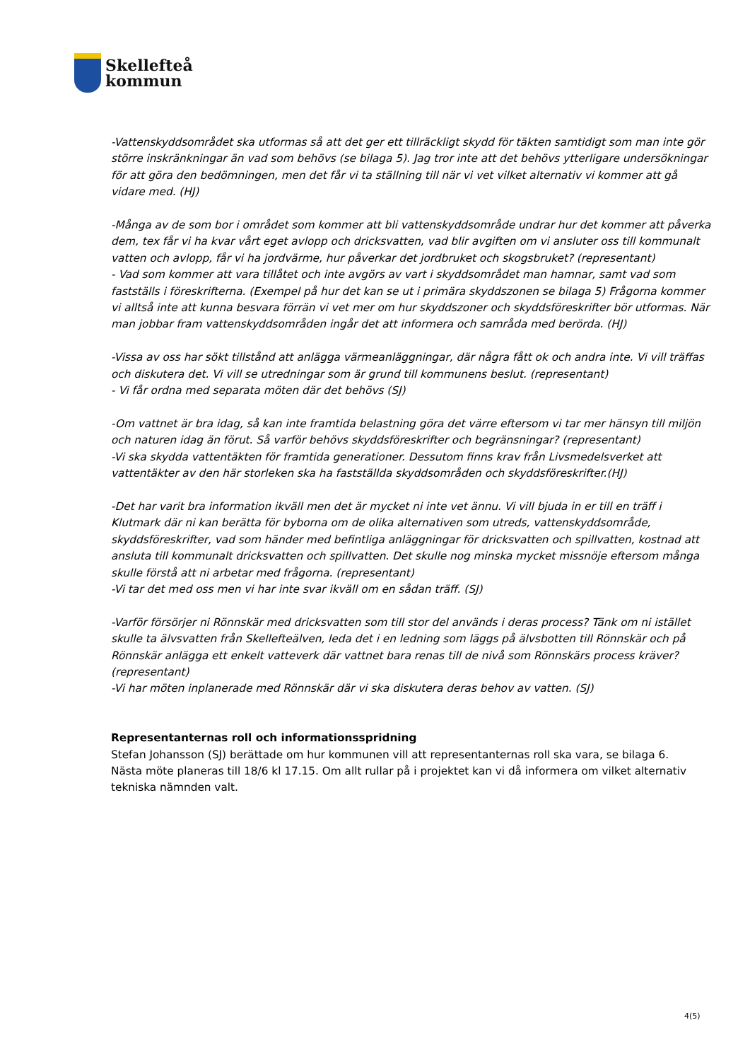Skellefteå
kommun
-Vattenskyddsområdet ska utformas så att det ger ett tillräckligt skydd för täkten samtidigt som man inte gör större inskränkningar än vad som behövs (se bilaga 5). Jag tror inte att det behövs ytterligare undersökningar för att göra den bedömningen, men det får vi ta ställning till när vi vet vilket alternativ vi kommer att gå vidare med. (HJ)
-Många av de som bor i området som kommer att bli vattenskyddsområde undrar hur det kommer att påverka dem, tex får vi ha kvar vårt eget avlopp och dricksvatten, vad blir avgiften om vi ansluter oss till kommunalt vatten och avlopp, får vi ha jordvärme, hur påverkar det jordbruket och skogsbruket? (representant)
- Vad som kommer att vara tillåtet och inte avgörs av vart i skyddsområdet man hamnar, samt vad som fastställs i föreskrifterna. (Exempel på hur det kan se ut i primära skyddszonen se bilaga 5) Frågorna kommer vi alltså inte att kunna besvara förrän vi vet mer om hur skyddszoner och skyddsföreskrifter bör utformas. När man jobbar fram vattenskyddsområden ingår det att informera och samråda med berörda. (HJ)
-Vissa av oss har sökt tillstånd att anlägga värmeanläggningar, där några fått ok och andra inte. Vi vill träffas och diskutera det. Vi vill se utredningar som är grund till kommunens beslut. (representant)
- Vi får ordna med separata möten där det behövs (SJ)
-Om vattnet är bra idag, så kan inte framtida belastning göra det värre eftersom vi tar mer hänsyn till miljön och naturen idag än förut. Så varför behövs skyddsföreskrifter och begränsningar? (representant)
-Vi ska skydda vattentäkten för framtida generationer. Dessutom finns krav från Livsmedelsverket att vattentäkter av den här storleken ska ha fastställda skyddsområden och skyddsföreskrifter.(HJ)
-Det har varit bra information ikväll men det är mycket ni inte vet ännu. Vi vill bjuda in er till en träff i Klutmark där ni kan berätta för byborna om de olika alternativen som utreds, vattenskyddsområde, skyddsföreskrifter, vad som händer med befintliga anläggningar för dricksvatten och spillvatten, kostnad att ansluta till kommunalt dricksvatten och spillvatten. Det skulle nog minska mycket missnöje eftersom många skulle förstå att ni arbetar med frågorna. (representant)
-Vi tar det med oss men vi har inte svar ikväll om en sådan träff. (SJ)
-Varför försörjer ni Rönnskär med dricksvatten som till stor del används i deras process? Tänk om ni istället skulle ta älvsvatten från Skellefteälven, leda det i en ledning som läggs på älvsbotten till Rönnskär och på Rönnskär anlägga ett enkelt vatteverk där vattnet bara renas till de nivå som Rönnskärs process kräver? (representant)
-Vi har möten inplanerade med Rönnskär där vi ska diskutera deras behov av vatten. (SJ)
Representanternas roll och informationsspridning
Stefan Johansson (SJ) berättade om hur kommunen vill att representanternas roll ska vara, se bilaga 6.
Nästa möte planeras till 18/6 kl 17.15. Om allt rullar på i projektet kan vi då informera om vilket alternativ tekniska nämnden valt.
4(5)